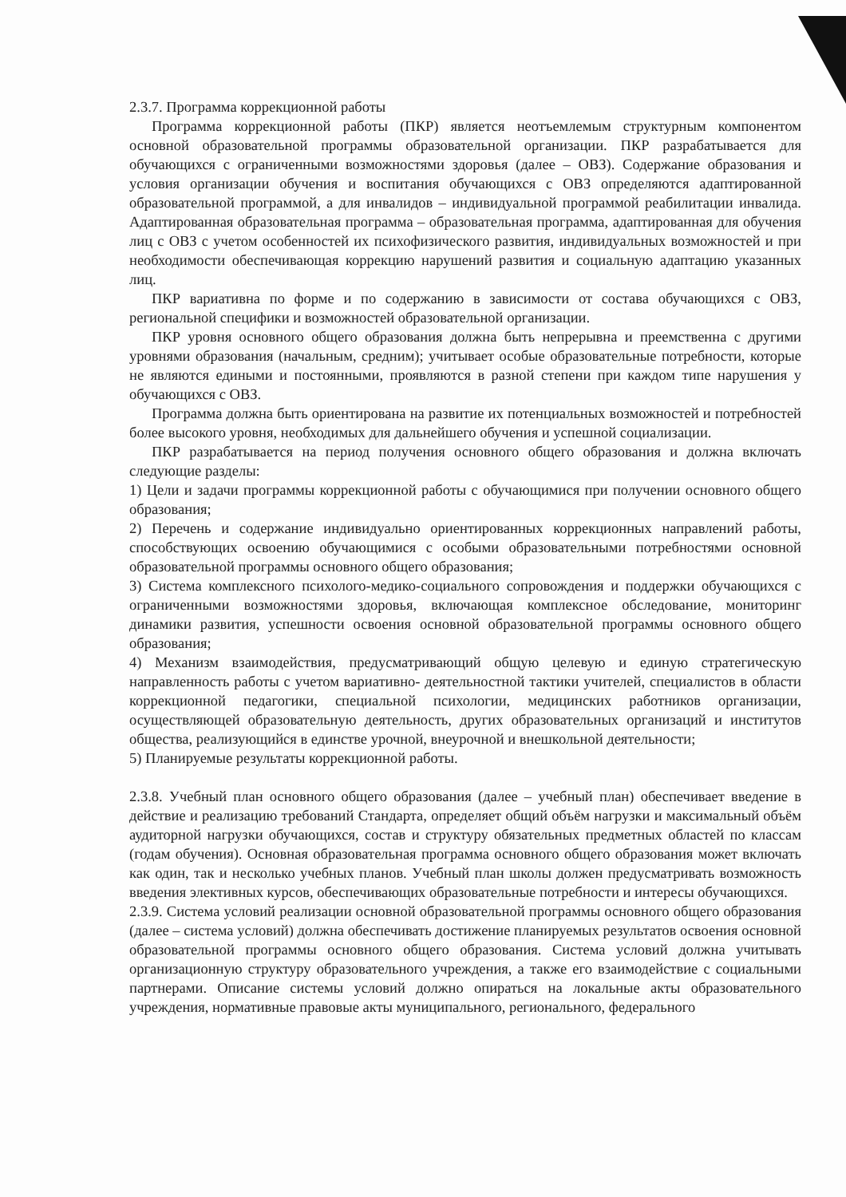2.3.7. Программа коррекционной работы
Программа коррекционной работы (ПКР) является неотъемлемым структурным компонентом основной образовательной программы образовательной организации. ПКР разрабатывается для обучающихся с ограниченными возможностями здоровья (далее – ОВЗ). Содержание образования и условия организации обучения и воспитания обучающихся с ОВЗ определяются адаптированной образовательной программой, а для инвалидов – индивидуальной программой реабилитации инвалида. Адаптированная образовательная программа – образовательная программа, адаптированная для обучения лиц с ОВЗ с учетом особенностей их психофизического развития, индивидуальных возможностей и при необходимости обеспечивающая коррекцию нарушений развития и социальную адаптацию указанных лиц.
ПКР вариативна по форме и по содержанию в зависимости от состава обучающихся с ОВЗ, региональной специфики и возможностей образовательной организации.
ПКР уровня основного общего образования должна быть непрерывна и преемственна с другими уровнями образования (начальным, средним); учитывает особые образовательные потребности, которые не являются едиными и постоянными, проявляются в разной степени при каждом типе нарушения у обучающихся с ОВЗ.
Программа должна быть ориентирована на развитие их потенциальных возможностей и потребностей более высокого уровня, необходимых для дальнейшего обучения и успешной социализации.
ПКР разрабатывается на период получения основного общего образования и должна включать следующие разделы:
1) Цели и задачи программы коррекционной работы с обучающимися при получении основного общего образования;
2) Перечень и содержание индивидуально ориентированных коррекционных направлений работы, способствующих освоению обучающимися с особыми образовательными потребностями основной образовательной программы основного общего образования;
3) Система комплексного психолого-медико-социального сопровождения и поддержки обучающихся с ограниченными возможностями здоровья, включающая комплексное обследование, мониторинг динамики развития, успешности освоения основной образовательной программы основного общего образования;
4) Механизм взаимодействия, предусматривающий общую целевую и единую стратегическую направленность работы с учетом вариативно- деятельностной тактики учителей, специалистов в области коррекционной педагогики, специальной психологии, медицинских работников организации, осуществляющей образовательную деятельность, других образовательных организаций и институтов общества, реализующийся в единстве урочной, внеурочной и внешкольной деятельности;
5) Планируемые результаты коррекционной работы.
2.3.8. Учебный план основного общего образования (далее – учебный план) обеспечивает введение в действие и реализацию требований Стандарта, определяет общий объём нагрузки и максимальный объём аудиторной нагрузки обучающихся, состав и структуру обязательных предметных областей по классам (годам обучения). Основная образовательная программа основного общего образования может включать как один, так и несколько учебных планов. Учебный план школы должен предусматривать возможность введения элективных курсов, обеспечивающих образовательные потребности и интересы обучающихся.
2.3.9. Система условий реализации основной образовательной программы основного общего образования (далее – система условий) должна обеспечивать достижение планируемых результатов освоения основной образовательной программы основного общего образования. Система условий должна учитывать организационную структуру образовательного учреждения, а также его взаимодействие с социальными партнерами. Описание системы условий должно опираться на локальные акты образовательного учреждения, нормативные правовые акты муниципального, регионального, федерального